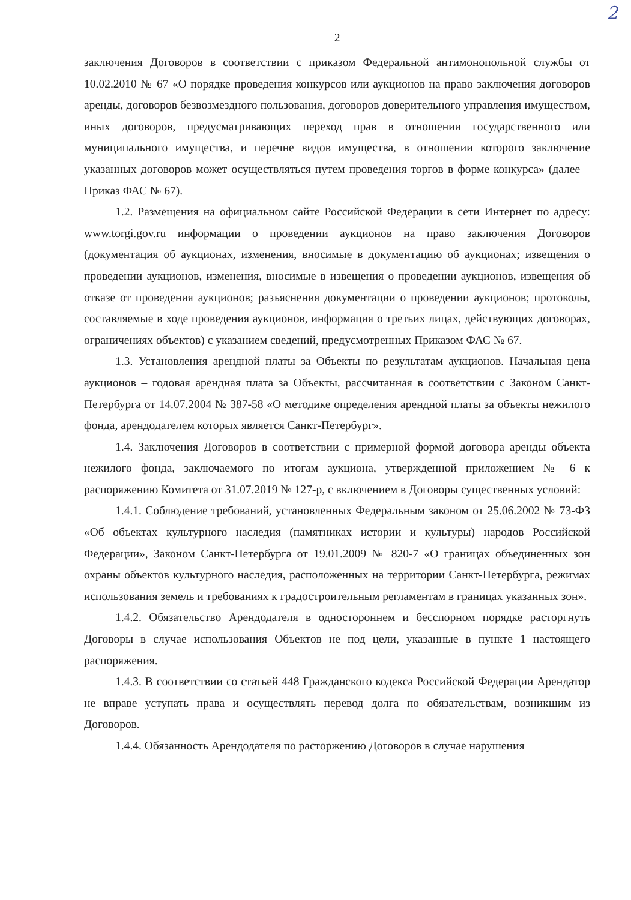2
2
заключения Договоров в соответствии с приказом Федеральной антимонопольной службы от 10.02.2010 № 67 «О порядке проведения конкурсов или аукционов на право заключения договоров аренды, договоров безвозмездного пользования, договоров доверительного управления имуществом, иных договоров, предусматривающих переход прав в отношении государственного или муниципального имущества, и перечне видов имущества, в отношении которого заключение указанных договоров может осуществляться путем проведения торгов в форме конкурса» (далее – Приказ ФАС № 67).
1.2. Размещения на официальном сайте Российской Федерации в сети Интернет по адресу: www.torgi.gov.ru информации о проведении аукционов на право заключения Договоров (документация об аукционах, изменения, вносимые в документацию об аукционах; извещения о проведении аукционов, изменения, вносимые в извещения о проведении аукционов, извещения об отказе от проведения аукционов; разъяснения документации о проведении аукционов; протоколы, составляемые в ходе проведения аукционов, информация о третьих лицах, действующих договорах, ограничениях объектов) с указанием сведений, предусмотренных Приказом ФАС № 67.
1.3. Установления арендной платы за Объекты по результатам аукционов. Начальная цена аукционов – годовая арендная плата за Объекты, рассчитанная в соответствии с Законом Санкт-Петербурга от 14.07.2004 № 387-58 «О методике определения арендной платы за объекты нежилого фонда, арендодателем которых является Санкт-Петербург».
1.4. Заключения Договоров в соответствии с примерной формой договора аренды объекта нежилого фонда, заключаемого по итогам аукциона, утвержденной приложением № 6 к распоряжению Комитета от 31.07.2019 № 127-р, с включением в Договоры существенных условий:
1.4.1. Соблюдение требований, установленных Федеральным законом от 25.06.2002 № 73-ФЗ «Об объектах культурного наследия (памятниках истории и культуры) народов Российской Федерации», Законом Санкт-Петербурга от 19.01.2009 № 820-7 «О границах объединенных зон охраны объектов культурного наследия, расположенных на территории Санкт-Петербурга, режимах использования земель и требованиях к градостроительным регламентам в границах указанных зон».
1.4.2. Обязательство Арендодателя в одностороннем и бесспорном порядке расторгнуть Договоры в случае использования Объектов не под цели, указанные в пункте 1 настоящего распоряжения.
1.4.3. В соответствии со статьей 448 Гражданского кодекса Российской Федерации Арендатор не вправе уступать права и осуществлять перевод долга по обязательствам, возникшим из Договоров.
1.4.4. Обязанность Арендодателя по расторжению Договоров в случае нарушения